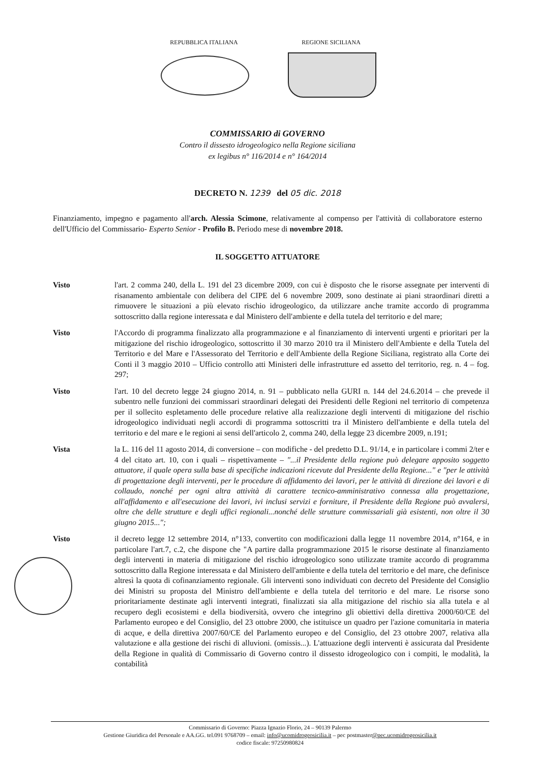REPUBBLICA ITALIANA REGIONE SICILIANA
COMMISSARIO di GOVERNO
Contro il dissesto idrogeologico nella Regione siciliana
ex legibus n° 116/2014 e n° 164/2014
DECRETO N. 1239 del 05 dic. 2018
Finanziamento, impegno e pagamento all'arch. Alessia Scimone, relativamente al compenso per l'attività di collaboratore esterno dell'Ufficio del Commissario- Esperto Senior - Profilo B. Periodo mese di novembre 2018.
IL SOGGETTO ATTUATORE
Visto l'art. 2 comma 240, della L. 191 del 23 dicembre 2009, con cui è disposto che le risorse assegnate per interventi di risanamento ambientale con delibera del CIPE del 6 novembre 2009, sono destinate ai piani straordinari diretti a rimuovere le situazioni a più elevato rischio idrogeologico, da utilizzare anche tramite accordo di programma sottoscritto dalla regione interessata e dal Ministero dell'ambiente e della tutela del territorio e del mare;
Visto l'Accordo di programma finalizzato alla programmazione e al finanziamento di interventi urgenti e prioritari per la mitigazione del rischio idrogeologico, sottoscritto il 30 marzo 2010 tra il Ministero dell'Ambiente e della Tutela del Territorio e del Mare e l'Assessorato del Territorio e dell'Ambiente della Regione Siciliana, registrato alla Corte dei Conti il 3 maggio 2010 – Ufficio controllo atti Ministeri delle infrastrutture ed assetto del territorio, reg. n. 4 – fog. 297;
Visto l'art. 10 del decreto legge 24 giugno 2014, n. 91 – pubblicato nella GURI n. 144 del 24.6.2014 – che prevede il subentro nelle funzioni dei commissari straordinari delegati dei Presidenti delle Regioni nel territorio di competenza per il sollecito espletamento delle procedure relative alla realizzazione degli interventi di mitigazione del rischio idrogeologico individuati negli accordi di programma sottoscritti tra il Ministero dell'ambiente e della tutela del territorio e del mare e le regioni ai sensi dell'articolo 2, comma 240, della legge 23 dicembre 2009, n.191;
Vista la L. 116 del 11 agosto 2014, di conversione – con modifiche - del predetto D.L. 91/14, e in particolare i commi 2/ter e 4 del citato art. 10, con i quali – rispettivamente – "...il Presidente della regione può delegare apposito soggetto attuatore, il quale opera sulla base di specifiche indicazioni ricevute dal Presidente della Regione..." e "per le attività di progettazione degli interventi, per le procedure di affidamento dei lavori, per le attività di direzione dei lavori e di collaudo, nonché per ogni altra attività di carattere tecnico-amministrativo connessa alla progettazione, all'affidamento e all'esecuzione dei lavori, ivi inclusi servizi e forniture, il Presidente della Regione può avvalersi, oltre che delle strutture e degli uffici regionali...nonché delle strutture commissariali già esistenti, non oltre il 30 giugno 2015...";
Visto il decreto legge 12 settembre 2014, n°133, convertito con modificazioni dalla legge 11 novembre 2014, n°164, e in particolare l'art.7, c.2, che dispone che "A partire dalla programmazione 2015 le risorse destinate al finanziamento degli interventi in materia di mitigazione del rischio idrogeologico sono utilizzate tramite accordo di programma sottoscritto dalla Regione interessata e dal Ministero dell'ambiente e della tutela del territorio e del mare, che definisce altresì la quota di cofinanziamento regionale. Gli interventi sono individuati con decreto del Presidente del Consiglio dei Ministri su proposta del Ministro dell'ambiente e della tutela del territorio e del mare. Le risorse sono prioritariamente destinate agli interventi integrati, finalizzati sia alla mitigazione del rischio sia alla tutela e al recupero degli ecosistemi e della biodiversità, ovvero che integrino gli obiettivi della direttiva 2000/60/CE del Parlamento europeo e del Consiglio, del 23 ottobre 2000, che istituisce un quadro per l'azione comunitaria in materia di acque, e della direttiva 2007/60/CE del Parlamento europeo e del Consiglio, del 23 ottobre 2007, relativa alla valutazione e alla gestione dei rischi di alluvioni. (omissis...). L'attuazione degli interventi è assicurata dal Presidente della Regione in qualità di Commissario di Governo contro il dissesto idrogeologico con i compiti, le modalità, la contabilità
Commissario di Governo: Piazza Ignazio Florio, 24 – 90139 Palermo
Gestione Giuridica del Personale e AA.GG. tel.091 9768709 – email: info@ucomidrogeosicilia.it – pec postmaster@pec.ucomidrogeosicilia.it
codice fiscale: 97250980824